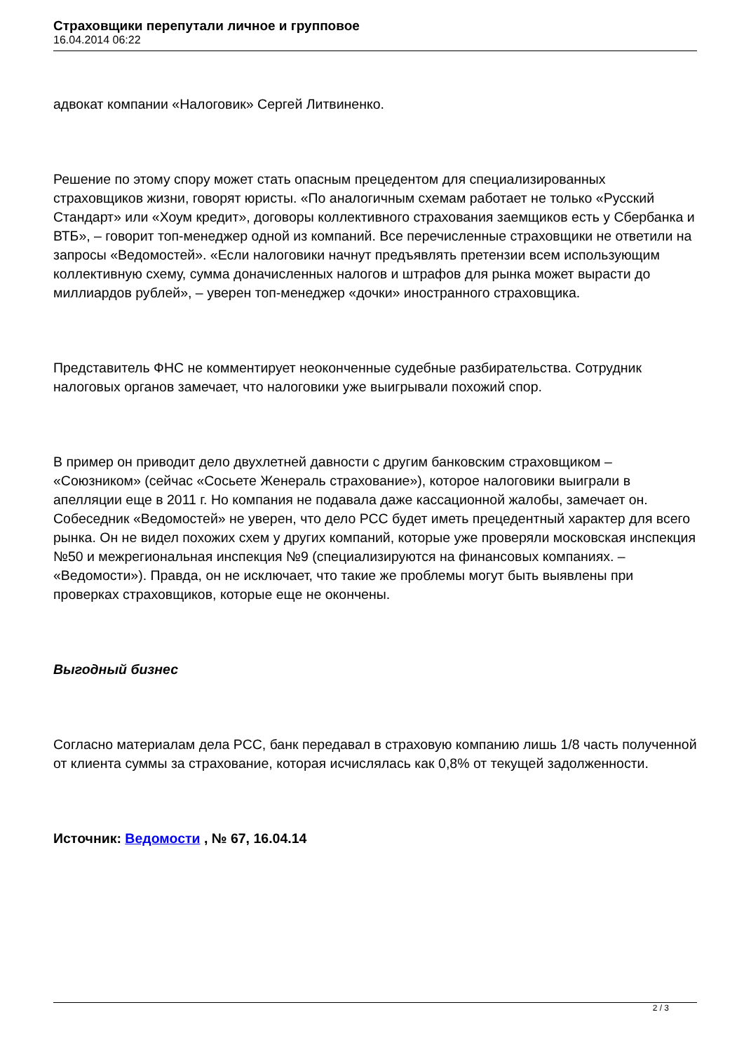Страховщики перепутали личное и групповое
16.04.2014 06:22
адвокат компании «Налоговик» Сергей Литвиненко.
Решение по этому спору может стать опасным прецедентом для специализированных страховщиков жизни, говорят юристы. «По аналогичным схемам работает не только «Русский Стандарт» или «Хоум кредит», договоры коллективного страхования заемщиков есть у Сбербанка и ВТБ», – говорит топ-менеджер одной из компаний. Все перечисленные страховщики не ответили на запросы «Ведомостей». «Если налоговики начнут предъявлять претензии всем использующим коллективную схему, сумма доначисленных налогов и штрафов для рынка может вырасти до миллиардов рублей», – уверен топ-менеджер «дочки» иностранного страховщика.
Представитель ФНС не комментирует неоконченные судебные разбирательства. Сотрудник налоговых органов замечает, что налоговики уже выигрывали похожий спор.
В пример он приводит дело двухлетней давности с другим банковским страховщиком – «Союзником» (сейчас «Сосьете Женераль страхование»), которое налоговики выиграли в апелляции еще в 2011 г. Но компания не подавала даже кассационной жалобы, замечает он. Собеседник «Ведомостей» не уверен, что дело РСС будет иметь прецедентный характер для всего рынка. Он не видел похожих схем у других компаний, которые уже проверяли московская инспекция №50 и межрегиональная инспекция №9 (специализируются на финансовых компаниях. – «Ведомости»). Правда, он не исключает, что такие же проблемы могут быть выявлены при проверках страховщиков, которые еще не окончены.
Выгодный бизнес
Согласно материалам дела РСС, банк передавал в страховую компанию лишь 1/8 часть полученной от клиента суммы за страхование, которая исчислялась как 0,8% от текущей задолженности.
Источник: Ведомости , № 67, 16.04.14
2 / 3